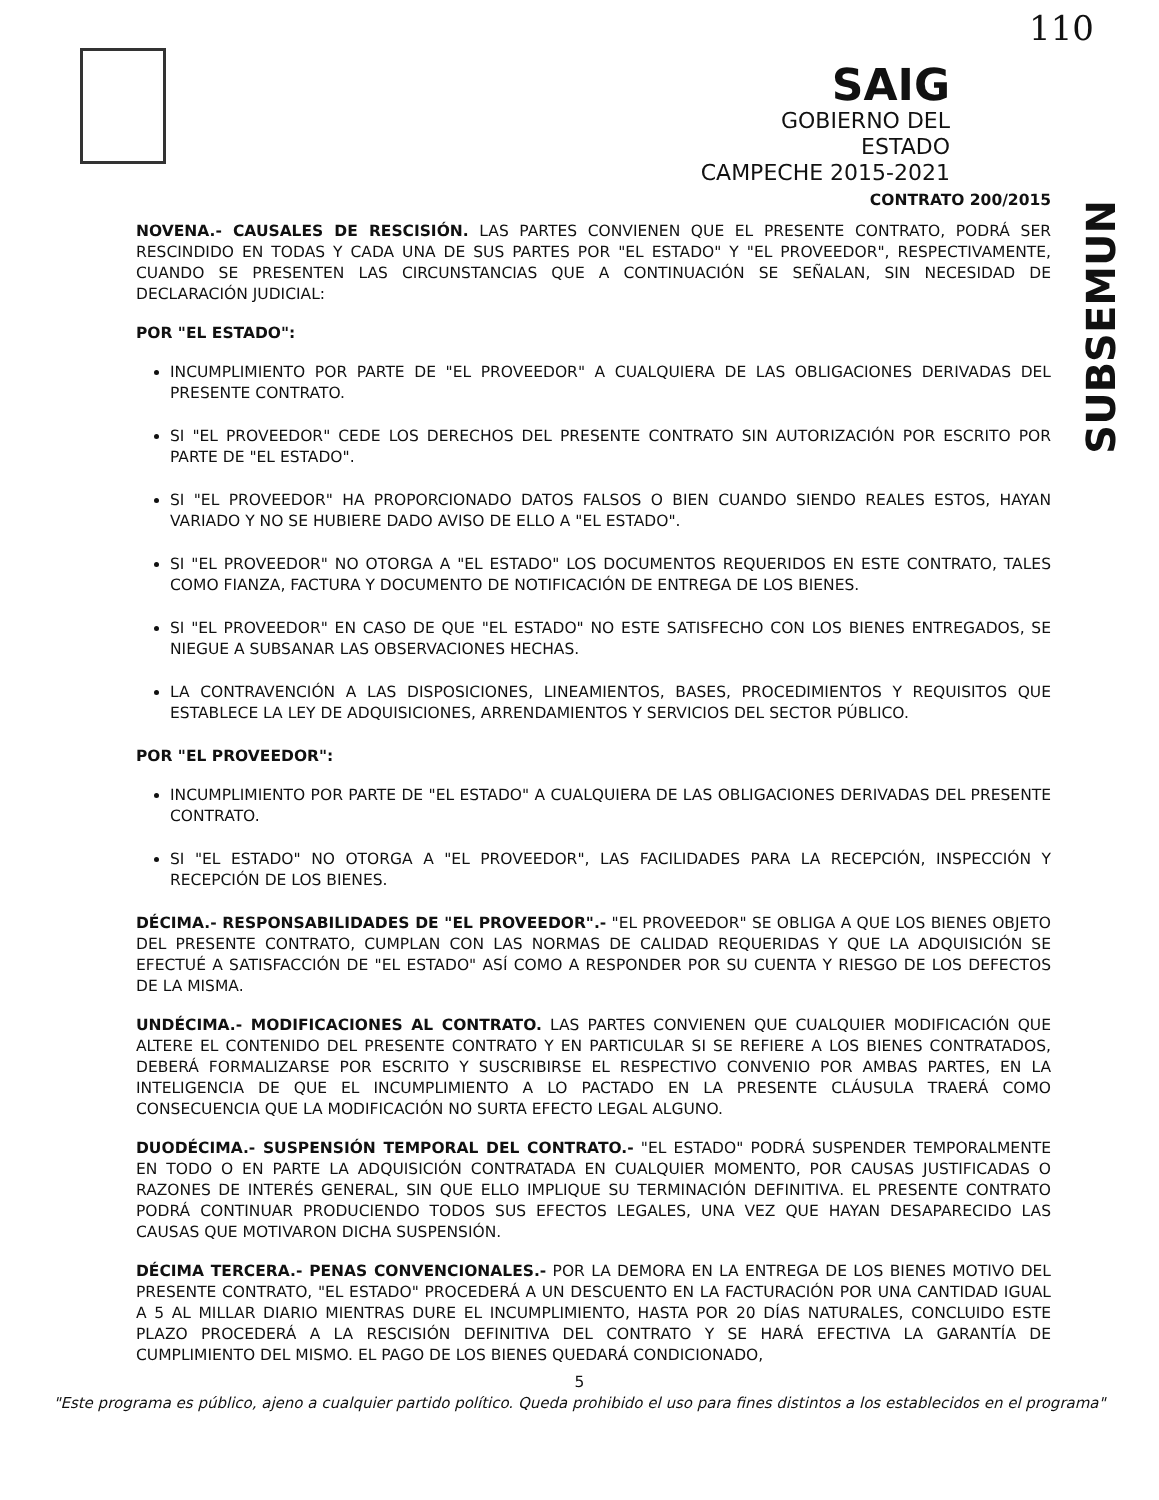SAIG
GOBIERNO DEL ESTADO
CAMPECHE 2015-2021
110
CONTRATO 200/2015
NOVENA.- CAUSALES DE RESCISIÓN. LAS PARTES CONVIENEN QUE EL PRESENTE CONTRATO, PODRÁ SER RESCINDIDO EN TODAS Y CADA UNA DE SUS PARTES POR "EL ESTADO" Y "EL PROVEEDOR", RESPECTIVAMENTE, CUANDO SE PRESENTEN LAS CIRCUNSTANCIAS QUE A CONTINUACIÓN SE SEÑALAN, SIN NECESIDAD DE DECLARACIÓN JUDICIAL:
POR "EL ESTADO":
INCUMPLIMIENTO POR PARTE DE "EL PROVEEDOR" A CUALQUIERA DE LAS OBLIGACIONES DERIVADAS DEL PRESENTE CONTRATO.
SI "EL PROVEEDOR" CEDE LOS DERECHOS DEL PRESENTE CONTRATO SIN AUTORIZACIÓN POR ESCRITO POR PARTE DE "EL ESTADO".
SI "EL PROVEEDOR" HA PROPORCIONADO DATOS FALSOS O BIEN CUANDO SIENDO REALES ESTOS, HAYAN VARIADO Y NO SE HUBIERE DADO AVISO DE ELLO A "EL ESTADO".
SI "EL PROVEEDOR" NO OTORGA A "EL ESTADO" LOS DOCUMENTOS REQUERIDOS EN ESTE CONTRATO, TALES COMO FIANZA, FACTURA Y DOCUMENTO DE NOTIFICACIÓN DE ENTREGA DE LOS BIENES.
SI "EL PROVEEDOR" EN CASO DE QUE "EL ESTADO" NO ESTE SATISFECHO CON LOS BIENES ENTREGADOS, SE NIEGUE A SUBSANAR LAS OBSERVACIONES HECHAS.
LA CONTRAVENCIÓN A LAS DISPOSICIONES, LINEAMIENTOS, BASES, PROCEDIMIENTOS Y REQUISITOS QUE ESTABLECE LA LEY DE ADQUISICIONES, ARRENDAMIENTOS Y SERVICIOS DEL SECTOR PÚBLICO.
POR "EL PROVEEDOR":
INCUMPLIMIENTO POR PARTE DE "EL ESTADO" A CUALQUIERA DE LAS OBLIGACIONES DERIVADAS DEL PRESENTE CONTRATO.
SI "EL ESTADO" NO OTORGA A "EL PROVEEDOR", LAS FACILIDADES PARA LA RECEPCIÓN, INSPECCIÓN Y RECEPCIÓN DE LOS BIENES.
DÉCIMA.- RESPONSABILIDADES DE "EL PROVEEDOR".- "EL PROVEEDOR" SE OBLIGA A QUE LOS BIENES OBJETO DEL PRESENTE CONTRATO, CUMPLAN CON LAS NORMAS DE CALIDAD REQUERIDAS Y QUE LA ADQUISICIÓN SE EFECTUÉ A SATISFACCIÓN DE "EL ESTADO" ASÍ COMO A RESPONDER POR SU CUENTA Y RIESGO DE LOS DEFECTOS DE LA MISMA.
UNDÉCIMA.- MODIFICACIONES AL CONTRATO. LAS PARTES CONVIENEN QUE CUALQUIER MODIFICACIÓN QUE ALTERE EL CONTENIDO DEL PRESENTE CONTRATO Y EN PARTICULAR SI SE REFIERE A LOS BIENES CONTRATADOS, DEBERÁ FORMALIZARSE POR ESCRITO Y SUSCRIBIRSE EL RESPECTIVO CONVENIO POR AMBAS PARTES, EN LA INTELIGENCIA DE QUE EL INCUMPLIMIENTO A LO PACTADO EN LA PRESENTE CLÁUSULA TRAERÁ COMO CONSECUENCIA QUE LA MODIFICACIÓN NO SURTA EFECTO LEGAL ALGUNO.
DUODÉCIMA.- SUSPENSIÓN TEMPORAL DEL CONTRATO.- "EL ESTADO" PODRÁ SUSPENDER TEMPORALMENTE EN TODO O EN PARTE LA ADQUISICIÓN CONTRATADA EN CUALQUIER MOMENTO, POR CAUSAS JUSTIFICADAS O RAZONES DE INTERÉS GENERAL, SIN QUE ELLO IMPLIQUE SU TERMINACIÓN DEFINITIVA. EL PRESENTE CONTRATO PODRÁ CONTINUAR PRODUCIENDO TODOS SUS EFECTOS LEGALES, UNA VEZ QUE HAYAN DESAPARECIDO LAS CAUSAS QUE MOTIVARON DICHA SUSPENSIÓN.
DÉCIMA TERCERA.- PENAS CONVENCIONALES.- POR LA DEMORA EN LA ENTREGA DE LOS BIENES MOTIVO DEL PRESENTE CONTRATO, "EL ESTADO" PROCEDERÁ A UN DESCUENTO EN LA FACTURACIÓN POR UNA CANTIDAD IGUAL A 5 AL MILLAR DIARIO MIENTRAS DURE EL INCUMPLIMIENTO, HASTA POR 20 DÍAS NATURALES, CONCLUIDO ESTE PLAZO PROCEDERÁ A LA RESCISIÓN DEFINITIVA DEL CONTRATO Y SE HARÁ EFECTIVA LA GARANTÍA DE CUMPLIMIENTO DEL MISMO. EL PAGO DE LOS BIENES QUEDARÁ CONDICIONADO,
5
"Este programa es público, ajeno a cualquier partido político. Queda prohibido el uso para fines distintos a los establecidos en el programa"
SUBSEMUN